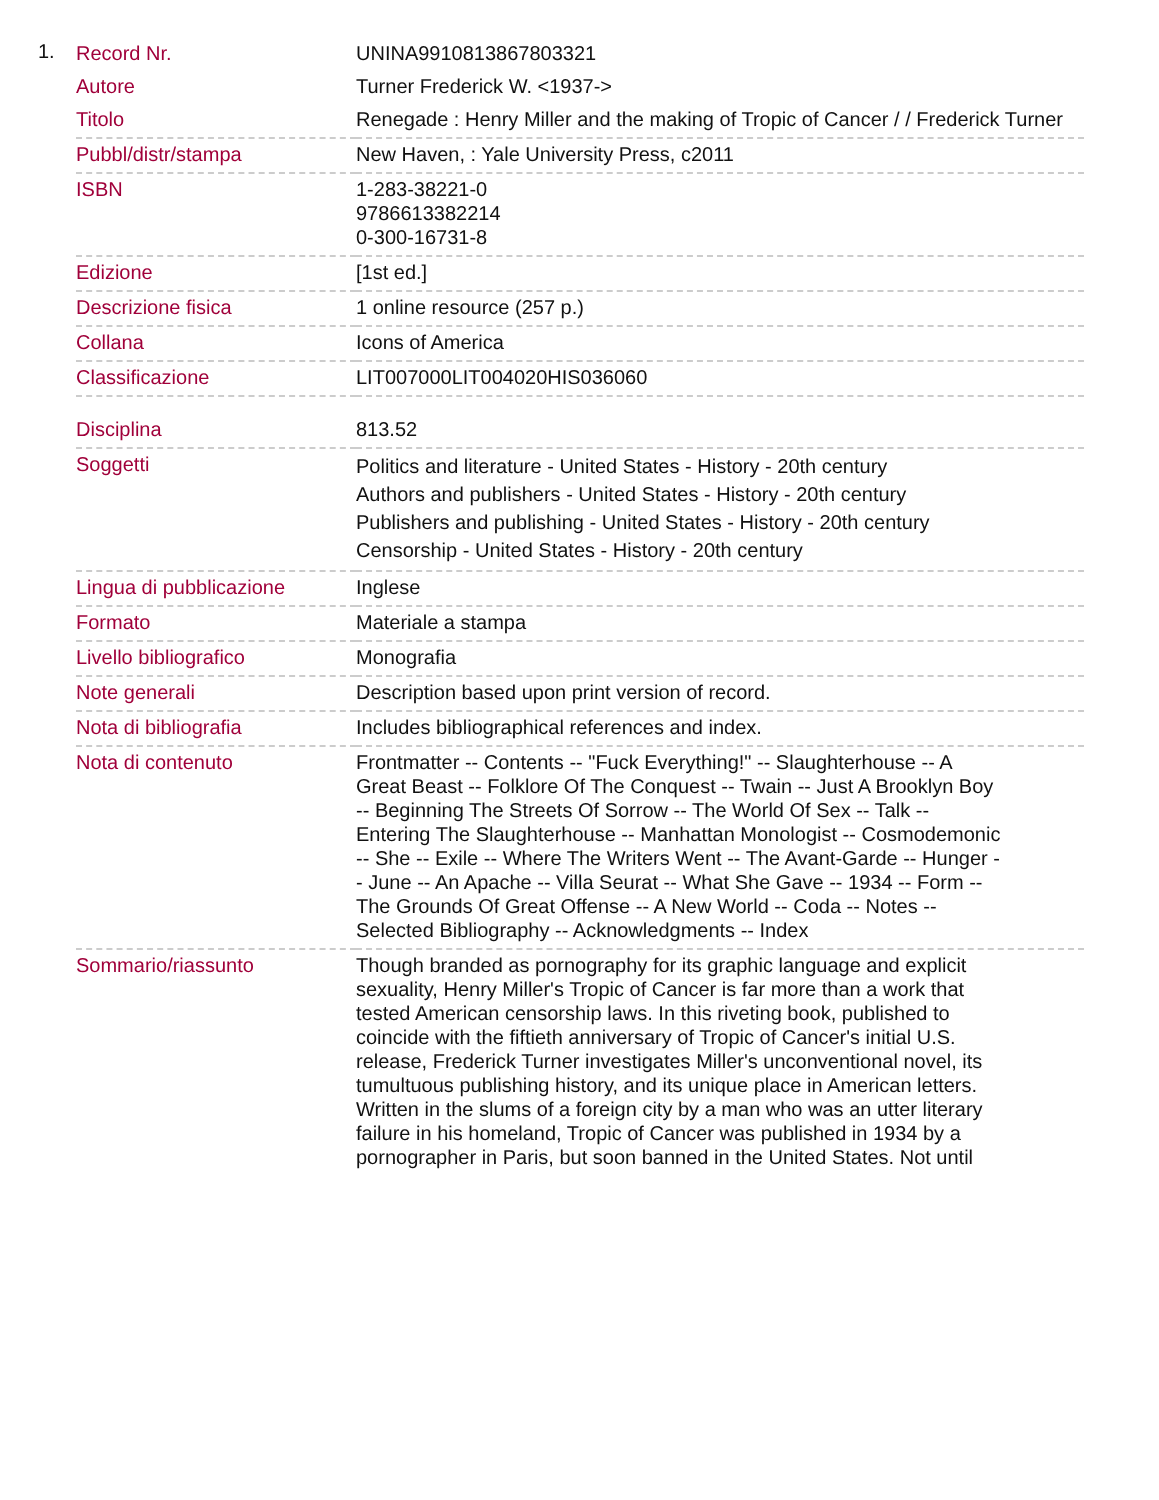1.
| Record Nr. | UNINA9910813867803321 |
| Autore | Turner Frederick W. <1937-> |
| Titolo | Renegade : Henry Miller and the making of Tropic of Cancer / / Frederick Turner |
| Pubbl/distr/stampa | New Haven, : Yale University Press, c2011 |
| ISBN | 1-283-38221-0 9786613382214 0-300-16731-8 |
| Edizione | [1st ed.] |
| Descrizione fisica | 1 online resource (257 p.) |
| Collana | Icons of America |
| Classificazione | LIT007000LIT004020HIS036060 |
| Disciplina | 813.52 |
| Soggetti | Politics and literature - United States - History - 20th century Authors and publishers - United States - History - 20th century Publishers and publishing - United States - History - 20th century Censorship - United States - History - 20th century |
| Lingua di pubblicazione | Inglese |
| Formato | Materiale a stampa |
| Livello bibliografico | Monografia |
| Note generali | Description based upon print version of record. |
| Nota di bibliografia | Includes bibliographical references and index. |
| Nota di contenuto | Frontmatter -- Contents -- "Fuck Everything!" -- Slaughterhouse -- A Great Beast -- Folklore Of The Conquest -- Twain -- Just A Brooklyn Boy -- Beginning The Streets Of Sorrow -- The World Of Sex -- Talk -- Entering The Slaughterhouse -- Manhattan Monologist -- Cosmodemonic -- She -- Exile -- Where The Writers Went -- The Avant-Garde -- Hunger -- June -- An Apache -- Villa Seurat -- What She Gave -- 1934 -- Form -- The Grounds Of Great Offense -- A New World -- Coda -- Notes -- Selected Bibliography -- Acknowledgments -- Index |
| Sommario/riassunto | Though branded as pornography for its graphic language and explicit sexuality, Henry Miller's Tropic of Cancer is far more than a work that tested American censorship laws. In this riveting book, published to coincide with the fiftieth anniversary of Tropic of Cancer's initial U.S. release, Frederick Turner investigates Miller's unconventional novel, its tumultuous publishing history, and its unique place in American letters. Written in the slums of a foreign city by a man who was an utter literary failure in his homeland, Tropic of Cancer was published in 1934 by a pornographer in Paris, but soon banned in the United States. Not until |